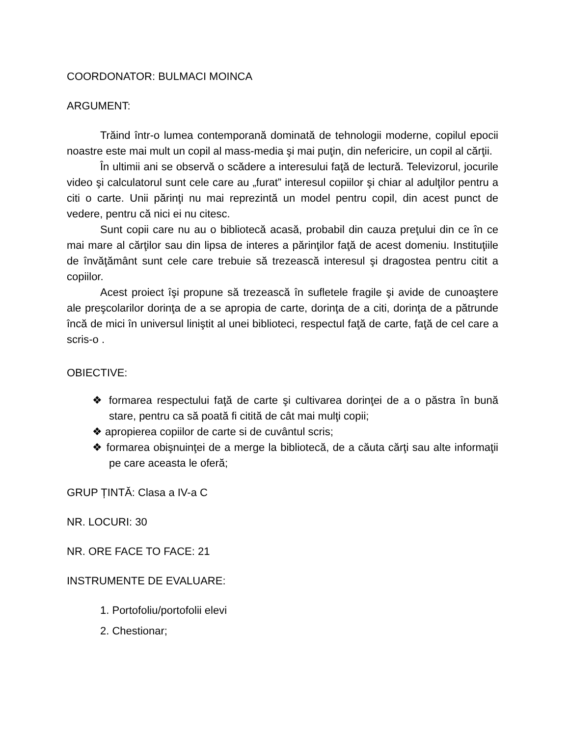COORDONATOR: BULMACI MOINCA
ARGUMENT:
Trăind într-o lumea contemporană dominată de tehnologii moderne, copilul epocii noastre este mai mult un copil al mass-media şi mai puţin, din nefericire, un copil al cărţii.
În ultimii ani se observă o scădere a interesului faţă de lectură. Televizorul, jocurile video şi calculatorul sunt cele care au „furat” interesul copiilor şi chiar al adulţilor pentru a citi o carte. Unii părinţi nu mai reprezintă un model pentru copil, din acest punct de vedere, pentru că nici ei nu citesc.
Sunt copii care nu au o bibliotecă acasă, probabil din cauza preţului din ce în ce mai mare al cărţilor sau din lipsa de interes a părinţilor faţă de acest domeniu. Instituţiile de învăţământ sunt cele care trebuie să trezească interesul şi dragostea pentru citit a copiilor.
Acest proiect îşi propune să trezească în sufletele fragile şi avide de cunoaştere ale preşcolarilor dorinţa de a se apropia de carte, dorinţa de a citi, dorinţa de a pătrunde încă de mici în universul liniştit al unei biblioteci, respectul faţă de carte, faţă de cel care a scris-o .
OBIECTIVE:
❖ formarea respectului faţă de carte şi cultivarea dorinţei de a o păstra în bună stare, pentru ca să poată fi citită de cât mai mulţi copii;
❖ apropierea copiilor de carte si de cuvântul scris;
❖ formarea obişnuinţei de a merge la bibliotecă, de a căuta cărţi sau alte informaţii pe care aceasta le oferă;
GRUP ȚINTĂ: Clasa a IV-a C
NR. LOCURI: 30
NR. ORE FACE TO FACE: 21
INSTRUMENTE DE EVALUARE:
1. Portofoliu/portofolii elevi
2. Chestionar;